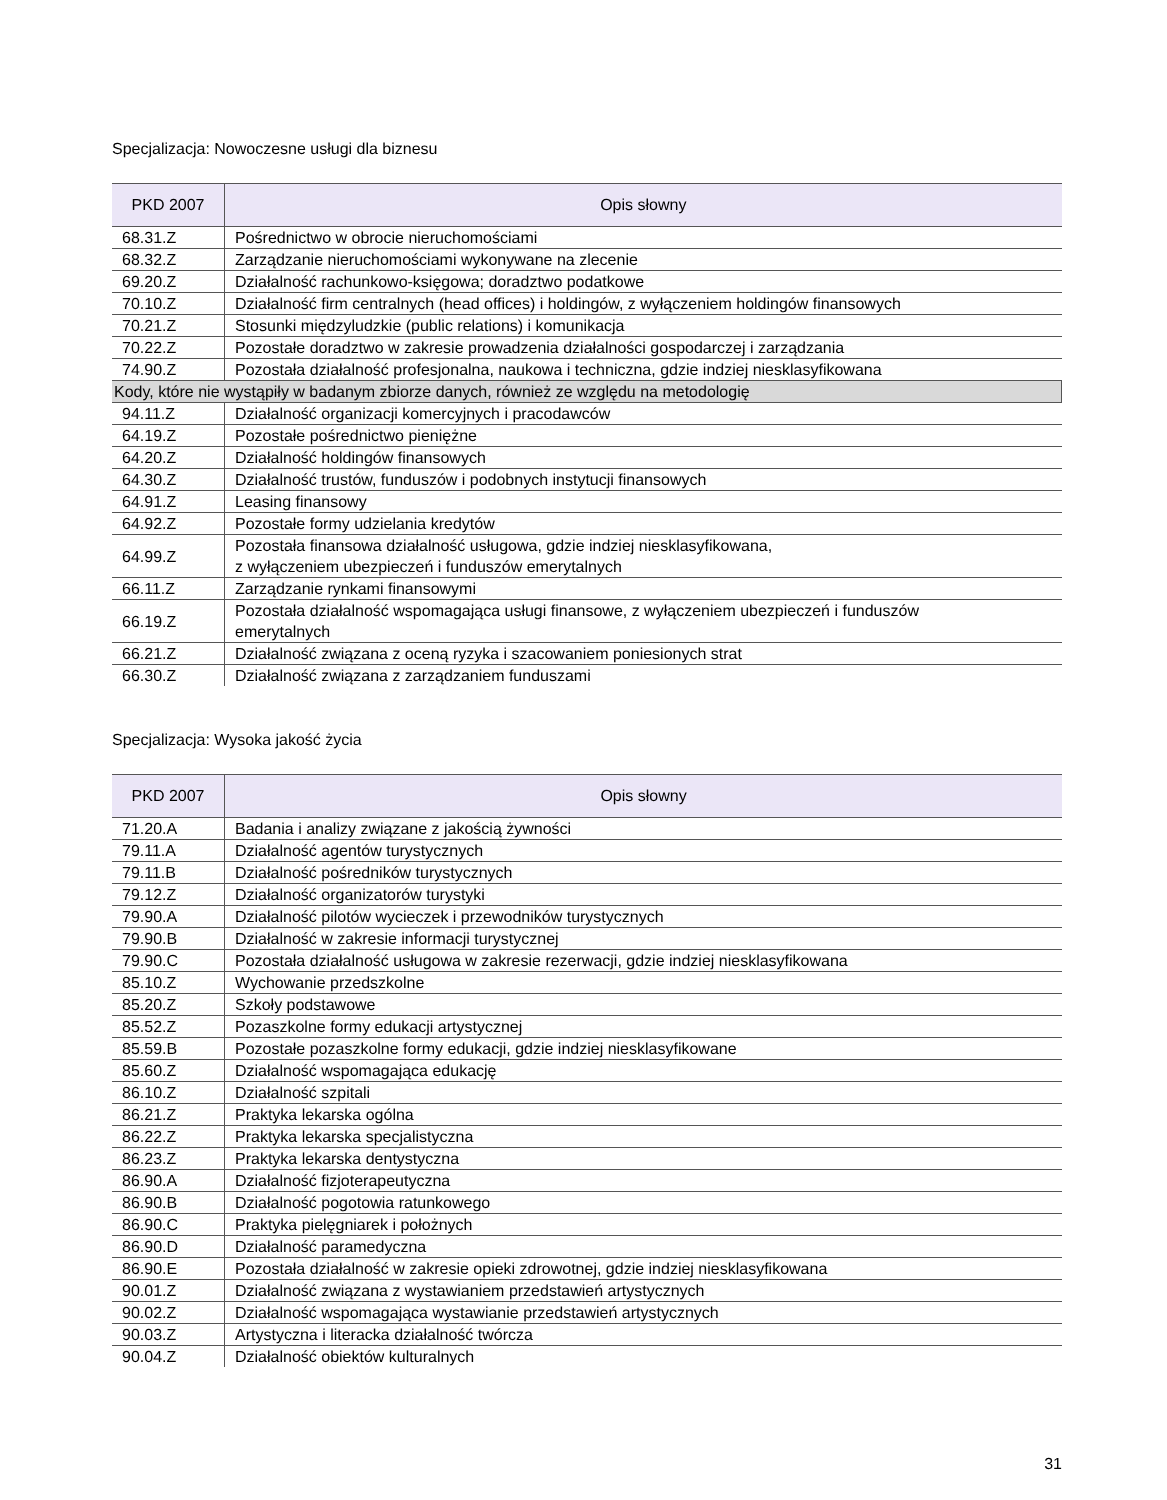Specjalizacja: Nowoczesne usługi dla biznesu
| PKD 2007 | Opis słowny |
| --- | --- |
| 68.31.Z | Pośrednictwo w obrocie nieruchomościami |
| 68.32.Z | Zarządzanie nieruchomościami wykonywane na zlecenie |
| 69.20.Z | Działalność rachunkowo-księgowa; doradztwo podatkowe |
| 70.10.Z | Działalność firm centralnych (head offices) i holdingów, z wyłączeniem holdingów finansowych |
| 70.21.Z | Stosunki międzyludzkie (public relations) i komunikacja |
| 70.22.Z | Pozostałe doradztwo w zakresie prowadzenia działalności gospodarczej i zarządzania |
| 74.90.Z | Pozostała działalność profesjonalna, naukowa i techniczna, gdzie indziej niesklasyfikowana |
| Kody, które nie wystąpiły w badanym zbiorze danych, również ze względu na metodologię | |
| 94.11.Z | Działalność organizacji komercyjnych i pracodawców |
| 64.19.Z | Pozostałe pośrednictwo pieniężne |
| 64.20.Z | Działalność holdingów finansowych |
| 64.30.Z | Działalność trustów, funduszów i podobnych instytucji finansowych |
| 64.91.Z | Leasing finansowy |
| 64.92.Z | Pozostałe formy udzielania kredytów |
| 64.99.Z | Pozostała finansowa działalność usługowa, gdzie indziej niesklasyfikowana, z wyłączeniem ubezpieczeń i funduszów emerytalnych |
| 66.11.Z | Zarządzanie rynkami finansowymi |
| 66.19.Z | Pozostała działalność wspomagająca usługi finansowe, z wyłączeniem ubezpieczeń i funduszów emerytalnych |
| 66.21.Z | Działalność związana z oceną ryzyka i szacowaniem poniesionych strat |
| 66.30.Z | Działalność związana z zarządzaniem funduszami |
Specjalizacja: Wysoka jakość życia
| PKD 2007 | Opis słowny |
| --- | --- |
| 71.20.A | Badania i analizy związane z jakością żywności |
| 79.11.A | Działalność agentów turystycznych |
| 79.11.B | Działalność pośredników turystycznych |
| 79.12.Z | Działalność organizatorów turystyki |
| 79.90.A | Działalność pilotów wycieczek i przewodników turystycznych |
| 79.90.B | Działalność w zakresie informacji turystycznej |
| 79.90.C | Pozostała działalność usługowa w zakresie rezerwacji, gdzie indziej niesklasyfikowana |
| 85.10.Z | Wychowanie przedszkolne |
| 85.20.Z | Szkoły podstawowe |
| 85.52.Z | Pozaszkolne formy edukacji artystycznej |
| 85.59.B | Pozostałe pozaszkolne formy edukacji, gdzie indziej niesklasyfikowane |
| 85.60.Z | Działalność wspomagająca edukację |
| 86.10.Z | Działalność szpitali |
| 86.21.Z | Praktyka lekarska ogólna |
| 86.22.Z | Praktyka lekarska specjalistyczna |
| 86.23.Z | Praktyka lekarska dentystyczna |
| 86.90.A | Działalność fizjoterapeutyczna |
| 86.90.B | Działalność pogotowia ratunkowego |
| 86.90.C | Praktyka pielęgniarek i położnych |
| 86.90.D | Działalność paramedyczna |
| 86.90.E | Pozostała działalność w zakresie opieki zdrowotnej, gdzie indziej niesklasyfikowana |
| 90.01.Z | Działalność związana z wystawianiem przedstawień artystycznych |
| 90.02.Z | Działalność wspomagająca wystawianie przedstawień artystycznych |
| 90.03.Z | Artystyczna i literacka działalność twórcza |
| 90.04.Z | Działalność obiektów kulturalnych |
31